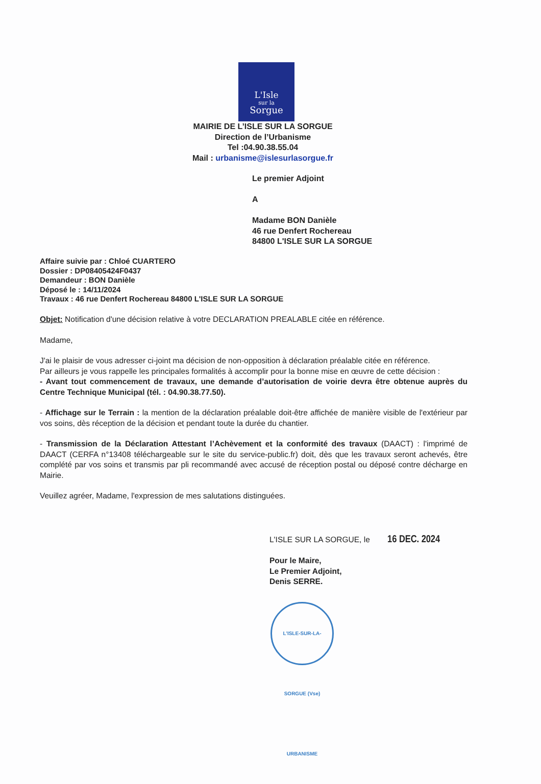L'Isle
sur la
Sorgue
MAIRIE DE L’ISLE SUR LA SORGUE
Direction de l’Urbanisme
Tel :04.90.38.55.04
Mail : urbanisme@islesurlasorgue.fr
Le premier Adjoint
A
Madame BON Danièle
46 rue Denfert Rochereau
84800 L'ISLE SUR LA SORGUE
Affaire suivie par : Chloé CUARTERO
Dossier : DP08405424F0437
Demandeur : BON Danièle
Déposé le : 14/11/2024
Travaux : 46 rue Denfert Rochereau 84800 L'ISLE SUR LA SORGUE
Objet: Notification d'une décision relative à votre DECLARATION PREALABLE citée en référence.
Madame,
J'ai le plaisir de vous adresser ci-joint ma décision de non-opposition à déclaration préalable citée en référence.
Par ailleurs je vous rappelle les principales formalités à accomplir pour la bonne mise en œuvre de cette décision :
- Avant tout commencement de travaux, une demande d’autorisation de voirie devra être obtenue auprès du Centre Technique Municipal (tél. : 04.90.38.77.50).
- Affichage sur le Terrain : la mention de la déclaration préalable doit-être affichée de manière visible de l'extérieur par vos soins, dès réception de la décision et pendant toute la durée du chantier.
- Transmission de la Déclaration Attestant l’Achèvement et la conformité des travaux (DAACT) : l'imprimé de DAACT (CERFA n°13408 téléchargeable sur le site du service-public.fr) doit, dès que les travaux seront achevés, être complété par vos soins et transmis par pli recommandé avec accusé de réception postal ou déposé contre décharge en Mairie.
Veuillez agréer, Madame, l'expression de mes salutations distinguées.
L'ISLE SUR LA SORGUE, le 16 DEC. 2024
Pour le Maire,
Le Premier Adjoint,
Denis SERRE.
L'ISLE-SUR-LA-SORGUE (Vse) URBANISME